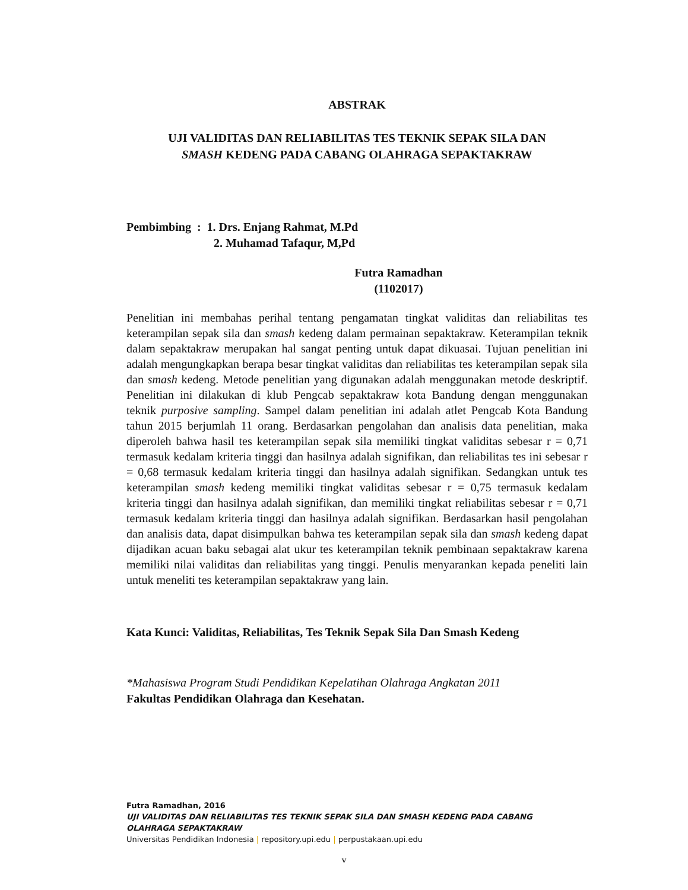ABSTRAK
UJI VALIDITAS DAN RELIABILITAS TES TEKNIK SEPAK SILA DAN
SMASH KEDENG PADA CABANG OLAHRAGA SEPAKTAKRAW
Pembimbing : 1. Drs. Enjang Rahmat, M.Pd
2. Muhamad Tafaqur, M,Pd
Futra Ramadhan
(1102017)
Penelitian ini membahas perihal tentang pengamatan tingkat validitas dan reliabilitas tes keterampilan sepak sila dan smash kedeng dalam permainan sepaktakraw. Keterampilan teknik dalam sepaktakraw merupakan hal sangat penting untuk dapat dikuasai. Tujuan penelitian ini adalah mengungkapkan berapa besar tingkat validitas dan reliabilitas tes keterampilan sepak sila dan smash kedeng. Metode penelitian yang digunakan adalah menggunakan metode deskriptif. Penelitian ini dilakukan di klub Pengcab sepaktakraw kota Bandung dengan menggunakan teknik purposive sampling. Sampel dalam penelitian ini adalah atlet Pengcab Kota Bandung tahun 2015 berjumlah 11 orang. Berdasarkan pengolahan dan analisis data penelitian, maka diperoleh bahwa hasil tes keterampilan sepak sila memiliki tingkat validitas sebesar r = 0,71 termasuk kedalam kriteria tinggi dan hasilnya adalah signifikan, dan reliabilitas tes ini sebesar r = 0,68 termasuk kedalam kriteria tinggi dan hasilnya adalah signifikan. Sedangkan untuk tes keterampilan smash kedeng memiliki tingkat validitas sebesar r = 0,75 termasuk kedalam kriteria tinggi dan hasilnya adalah signifikan, dan memiliki tingkat reliabilitas sebesar r = 0,71 termasuk kedalam kriteria tinggi dan hasilnya adalah signifikan. Berdasarkan hasil pengolahan dan analisis data, dapat disimpulkan bahwa tes keterampilan sepak sila dan smash kedeng dapat dijadikan acuan baku sebagai alat ukur tes keterampilan teknik pembinaan sepaktakraw karena memiliki nilai validitas dan reliabilitas yang tinggi. Penulis menyarankan kepada peneliti lain untuk meneliti tes keterampilan sepaktakraw yang lain.
Kata Kunci: Validitas, Reliabilitas, Tes Teknik Sepak Sila Dan Smash Kedeng
*Mahasiswa Program Studi Pendidikan Kepelatihan Olahraga Angkatan 2011
Fakultas Pendidikan Olahraga dan Kesehatan.
Futra Ramadhan, 2016
UJI VALIDITAS DAN RELIABILITAS TES TEKNIK SEPAK SILA DAN SMASH KEDENG PADA CABANG
OLAHRAGA SEPAKTAKRAW
Universitas Pendidikan Indonesia | repository.upi.edu | perpustakaan.upi.edu
v